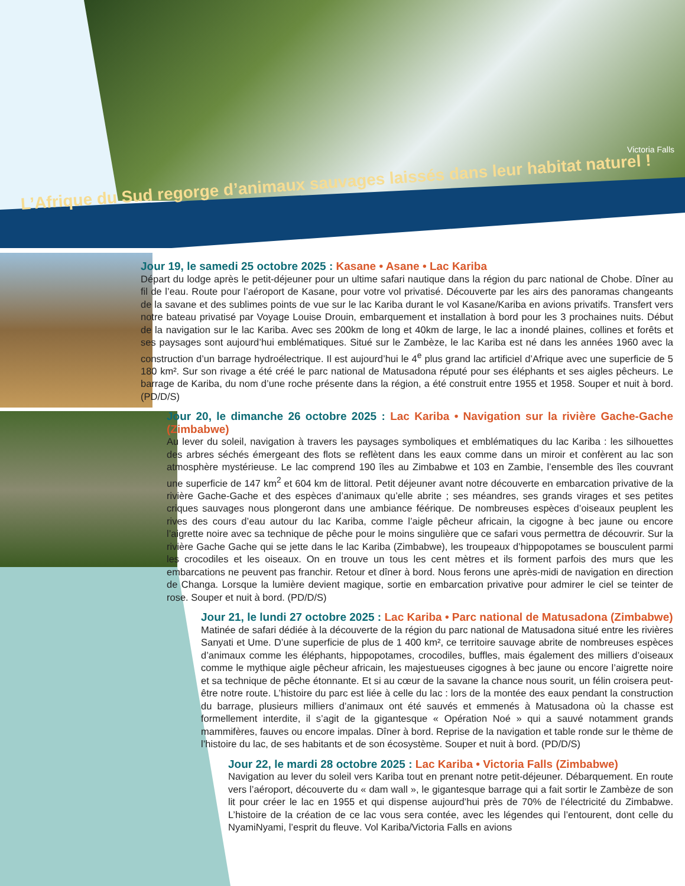Victoria Falls
L’Afrique du Sud regorge d’animaux sauvages laissés dans leur habitat naturel !
Jour 19, le samedi 25 octobre 2025 : Kasane • Asane • Lac Kariba
Départ du lodge après le petit-déjeuner pour un ultime safari nautique dans la région du parc national de Chobe. Dîner au fil de l’eau. Route pour l’aéroport de Kasane, pour votre vol privatisé. Découverte par les airs des panoramas changeants de la savane et des sublimes points de vue sur le lac Kariba durant le vol Kasane/Kariba en avions privatifs. Transfert vers notre bateau privatisé par Voyage Louise Drouin, embarquement et installation à bord pour les 3 prochaines nuits. Début de la navigation sur le lac Kariba. Avec ses 200km de long et 40km de large, le lac a inondé plaines, collines et forêts et ses paysages sont aujourd’hui emblématiques. Situé sur le Zambèze, le lac Kariba est né dans les années 1960 avec la construction d’un barrage hydroélectrique. Il est aujourd’hui le 4<sup>e</sup> plus grand lac artificiel d’Afrique avec une superficie de 5 180 km². Sur son rivage a été créé le parc national de Matusadona réputé pour ses éléphants et ses aigles pêcheurs. Le barrage de Kariba, du nom d’une roche présente dans la région, a été construit entre 1955 et 1958. Souper et nuit à bord. (PD/D/S)
Jour 20, le dimanche 26 octobre 2025 : Lac Kariba • Navigation sur la rivière Gache-Gache (Zimbabwe)
Au lever du soleil, navigation à travers les paysages symboliques et emblématiques du lac Kariba : les silhouettes des arbres séchés émergeant des flots se reflètent dans les eaux comme dans un miroir et confèrent au lac son atmosphère mystérieuse. Le lac comprend 190 îles au Zimbabwe et 103 en Zambie, l’ensemble des îles couvrant une superficie de 147 km<sup>2</sup> et 604 km de littoral. Petit déjeuner avant notre découverte en embarcation privative de la rivière Gache-Gache et des espèces d’animaux qu’elle abrite ; ses méandres, ses grands virages et ses petites criques sauvages nous plongeront dans une ambiance féérique. De nombreuses espèces d’oiseaux peuplent les rives des cours d’eau autour du lac Kariba, comme l’aigle pêcheur africain, la cigogne à bec jaune ou encore l’aigrette noire avec sa technique de pêche pour le moins singulière que ce safari vous permettra de découvrir. Sur la rivière Gache Gache qui se jette dans le lac Kariba (Zimbabwe), les troupeaux d’hippopotames se bousculent parmi les crocodiles et les oiseaux. On en trouve un tous les cent mètres et ils forment parfois des murs que les embarcations ne peuvent pas franchir. Retour et dîner à bord. Nous ferons une après-midi de navigation en direction de Changa. Lorsque la lumière devient magique, sortie en embarcation privative pour admirer le ciel se teinter de rose. Souper et nuit à bord. (PD/D/S)
Jour 21, le lundi 27 octobre 2025 : Lac Kariba • Parc national de Matusadona (Zimbabwe)
Matinée de safari dédiée à la découverte de la région du parc national de Matusadona situé entre les rivières Sanyati et Ume. D’une superficie de plus de 1 400 km², ce territoire sauvage abrite de nombreuses espèces d’animaux comme les éléphants, hippopotames, crocodiles, buffles, mais également des milliers d’oiseaux comme le mythique aigle pêcheur africain, les majestueuses cigognes à bec jaune ou encore l’aigrette noire et sa technique de pêche étonnante. Et si au cœur de la savane la chance nous sourit, un félin croisera peut-être notre route. L’histoire du parc est liée à celle du lac : lors de la montée des eaux pendant la construction du barrage, plusieurs milliers d’animaux ont été sauvés et emmenés à Matusadona où la chasse est formellement interdite, il s’agit de la gigantesque « Opération Noé » qui a sauvé notamment grands mammifères, fauves ou encore impalas. Dîner à bord. Reprise de la navigation et table ronde sur le thème de l’histoire du lac, de ses habitants et de son écosystème. Souper et nuit à bord. (PD/D/S)
Jour 22, le mardi 28 octobre 2025 : Lac Kariba • Victoria Falls (Zimbabwe)
Navigation au lever du soleil vers Kariba tout en prenant notre petit-déjeuner. Débarquement. En route vers l’aéroport, découverte du « dam wall », le gigantesque barrage qui a fait sortir le Zambèze de son lit pour créer le lac en 1955 et qui dispense aujourd’hui près de 70% de l’électricité du Zimbabwe. L’histoire de la création de ce lac vous sera contée, avec les légendes qui l’entourent, dont celle du NyamiNyami, l’esprit du fleuve. Vol Kariba/Victoria Falls en avions